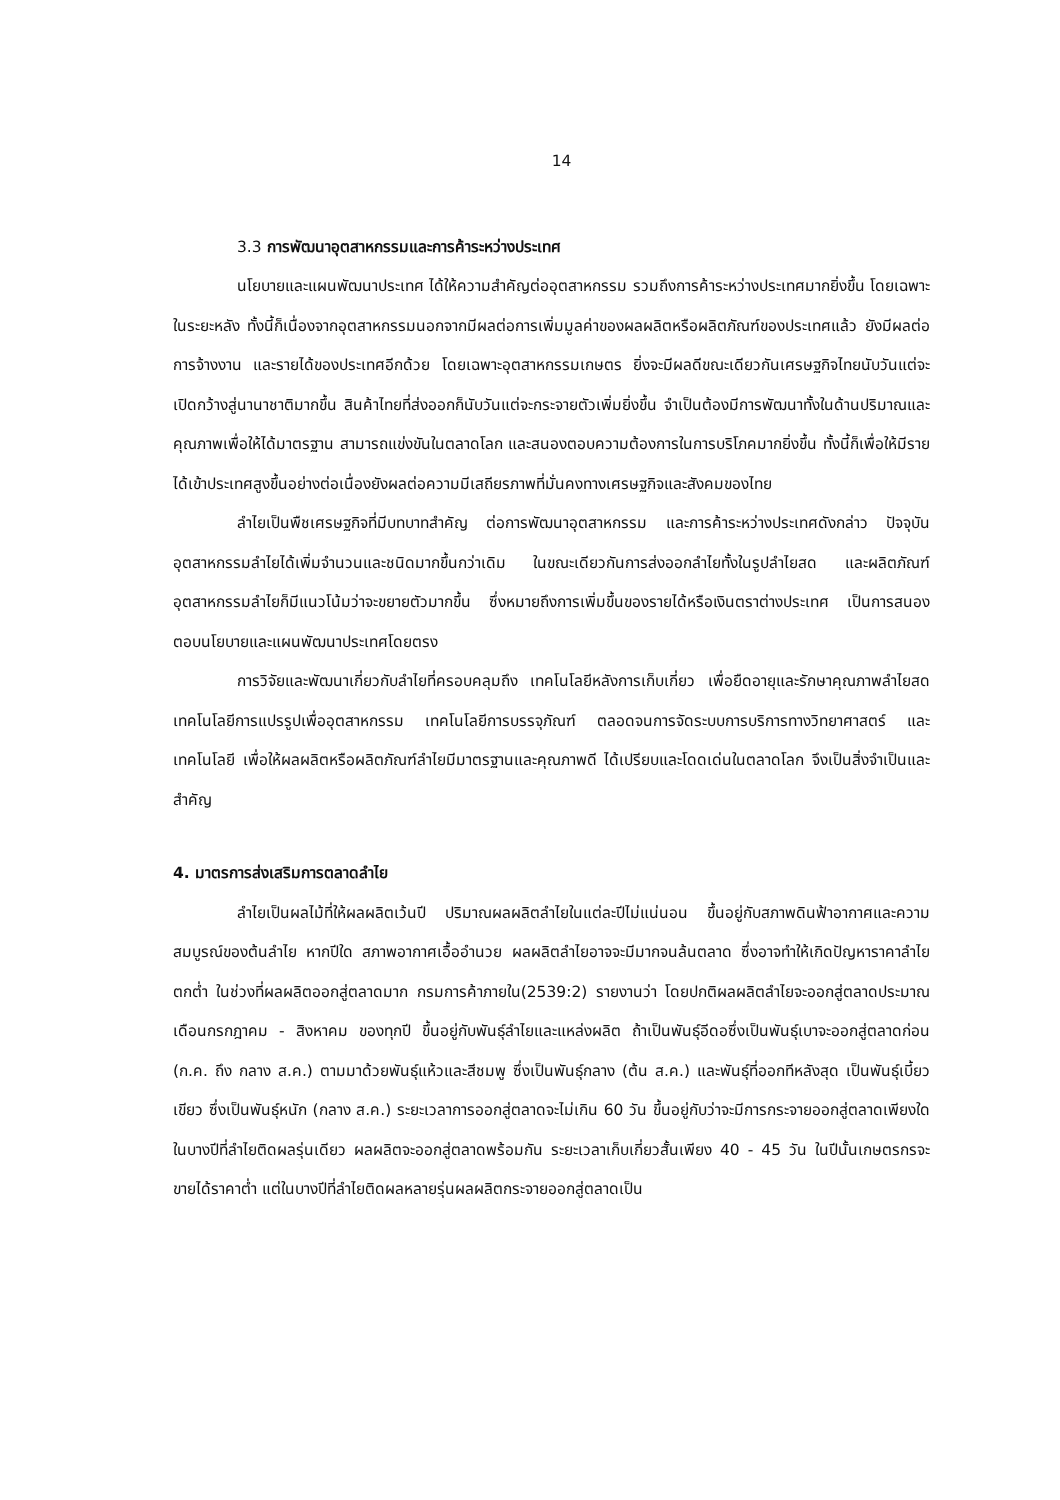14
3.3 การพัฒนาอุตสาหกรรมและการค้าระหว่างประเทศ
นโยบายและแผนพัฒนาประเทศ ได้ให้ความสำคัญต่ออุตสาหกรรม รวมถึงการค้าระหว่างประเทศมากยิ่งขึ้น โดยเฉพาะในระยะหลัง ทั้งนี้ก็เนื่องจากอุตสาหกรรมนอกจากมีผลต่อการเพิ่มมูลค่าของผลผลิตหรือผลิตภัณฑ์ของประเทศแล้ว ยังมีผลต่อการจ้างงาน และรายได้ของประเทศอีกด้วย โดยเฉพาะอุตสาหกรรมเกษตร ยิ่งจะมีผลดีขณะเดียวกันเศรษฐกิจไทยนับวันแต่จะเปิดกว้างสู่นานาชาติมากขึ้น สินค้าไทยที่ส่งออกก็นับวันแต่จะกระจายตัวเพิ่มยิ่งขึ้น จำเป็นต้องมีการพัฒนาทั้งในด้านปริมาณและคุณภาพเพื่อให้ได้มาตรฐาน สามารถแข่งขันในตลาดโลก และสนองตอบความต้องการในการบริโภคมากยิ่งขึ้น ทั้งนี้ก็เพื่อให้มีรายได้เข้าประเทศสูงขึ้นอย่างต่อเนื่องยังผลต่อความมีเสถียรภาพที่มั่นคงทางเศรษฐกิจและสังคมของไทย
ลำไยเป็นพืชเศรษฐกิจที่มีบทบาทสำคัญ ต่อการพัฒนาอุตสาหกรรม และการค้าระหว่างประเทศดังกล่าว ปัจจุบันอุตสาหกรรมลำไยได้เพิ่มจำนวนและชนิดมากขึ้นกว่าเดิม ในขณะเดียวกันการส่งออกลำไยทั้งในรูปลำไยสด และผลิตภัณฑ์อุตสาหกรรมลำไยก็มีแนวโน้มว่าจะขยายตัวมากขึ้น ซึ่งหมายถึงการเพิ่มขึ้นของรายได้หรือเงินตราต่างประเทศ เป็นการสนองตอบนโยบายและแผนพัฒนาประเทศโดยตรง
การวิจัยและพัฒนาเกี่ยวกับลำไยที่ครอบคลุมถึง เทคโนโลยีหลังการเก็บเกี่ยว เพื่อยืดอายุและรักษาคุณภาพลำไยสด เทคโนโลยีการแปรรูปเพื่ออุตสาหกรรม เทคโนโลยีการบรรจุภัณฑ์ ตลอดจนการจัดระบบการบริการทางวิทยาศาสตร์ และเทคโนโลยี เพื่อให้ผลผลิตหรือผลิตภัณฑ์ลำไยมีมาตรฐานและคุณภาพดี ได้เปรียบและโดดเด่นในตลาดโลก จึงเป็นสิ่งจำเป็นและสำคัญ
4. มาตรการส่งเสริมการตลาดลำไย
ลำไยเป็นผลไม้ที่ให้ผลผลิตเว้นปี ปริมาณผลผลิตลำไยในแต่ละปีไม่แน่นอน ขึ้นอยู่กับสภาพดินฟ้าอากาศและความสมบูรณ์ของต้นลำไย หากปีใด สภาพอากาศเอื้ออำนวย ผลผลิตลำไยอาจจะมีมากจนล้นตลาด ซึ่งอาจทำให้เกิดปัญหาราคาลำไยตกต่ำ ในช่วงที่ผลผลิตออกสู่ตลาดมาก กรมการค้าภายใน(2539:2) รายงานว่า โดยปกติผลผลิตลำไยจะออกสู่ตลาดประมาณเดือนกรกฎาคม - สิงหาคม ของทุกปี ขึ้นอยู่กับพันธุ์ลำไยและแหล่งผลิต ถ้าเป็นพันธุ์อีดอซึ่งเป็นพันธุ์เบาจะออกสู่ตลาดก่อน (ก.ค. ถึง กลาง ส.ค.) ตามมาด้วยพันธุ์แห้วและสีชมพู ซึ่งเป็นพันธุ์กลาง (ต้น ส.ค.) และพันธุ์ที่ออกทีหลังสุด เป็นพันธุ์เบี้ยวเขียว ซึ่งเป็นพันธุ์หนัก (กลาง ส.ค.) ระยะเวลาการออกสู่ตลาดจะไม่เกิน 60 วัน ขึ้นอยู่กับว่าจะมีการกระจายออกสู่ตลาดเพียงใด ในบางปีที่ลำไยติดผลรุ่นเดียว ผลผลิตจะออกสู่ตลาดพร้อมกัน ระยะเวลาเก็บเกี่ยวสั้นเพียง 40 - 45 วัน ในปีนั้นเกษตรกรจะขายได้ราคาต่ำ แต่ในบางปีที่ลำไยติดผลหลายรุ่นผลผลิตกระจายออกสู่ตลาดเป็น